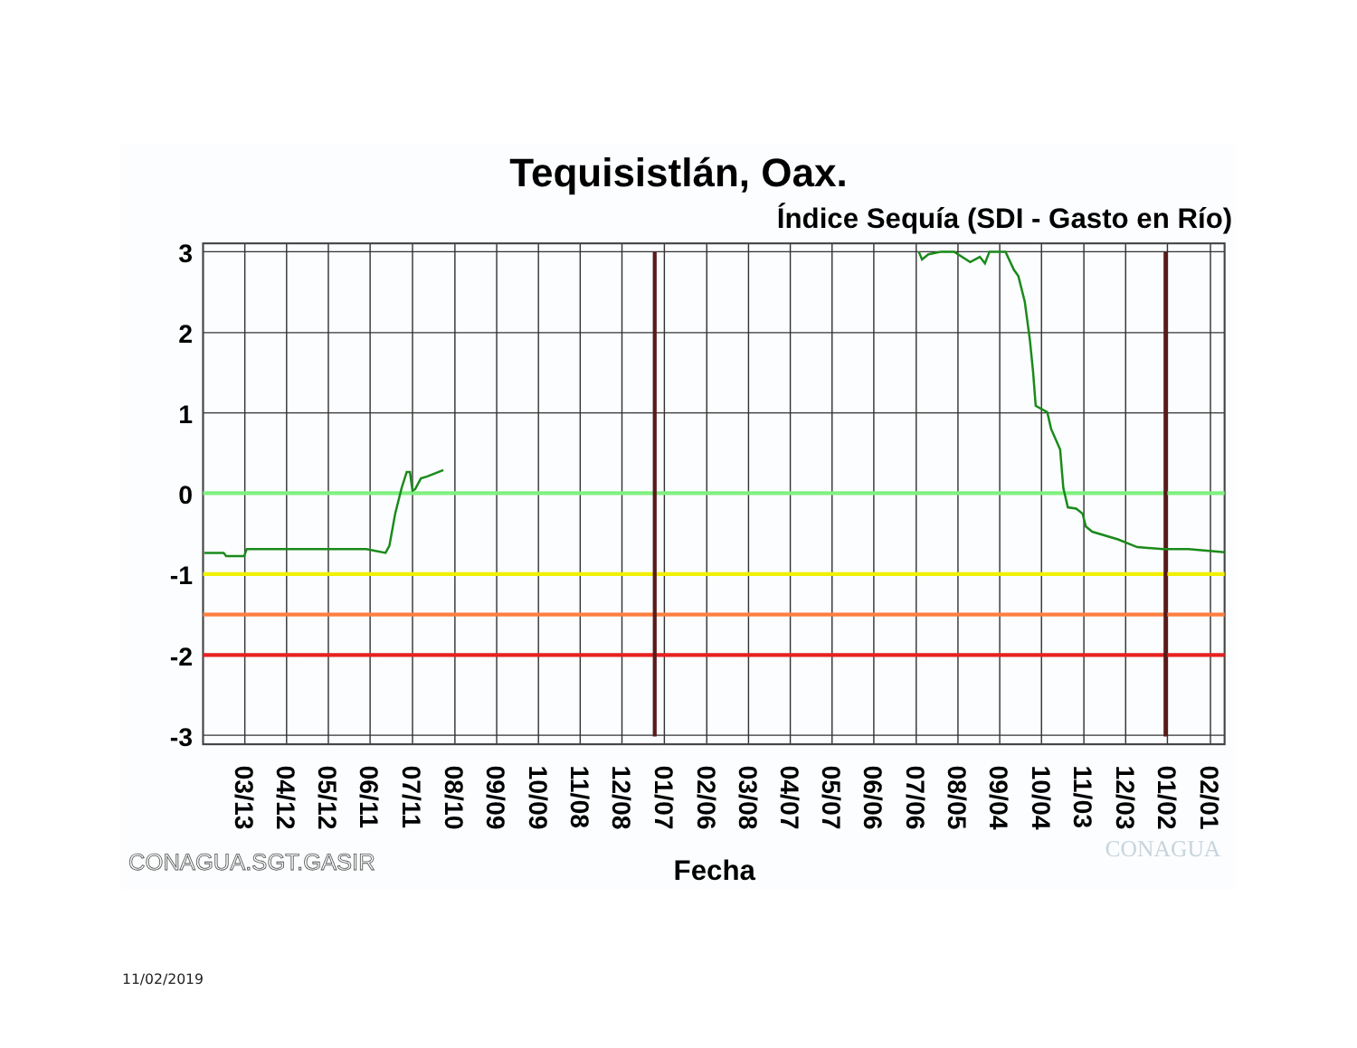Tequisistlán, Oax.
Índice Sequía (SDI - Gasto en Río)
3
2
1
0
-1
-2
-3
03/13
04/12
05/12
06/11
07/11
08/10
09/09
10/09
11/08
12/08
01/07
02/06
03/08
04/07
05/07
06/06
07/06
08/05
09/04
10/04
11/03
12/03
01/02
02/01
CONAGUA.SGT.GASIR
Fecha
CONAGUA
11/02/2019